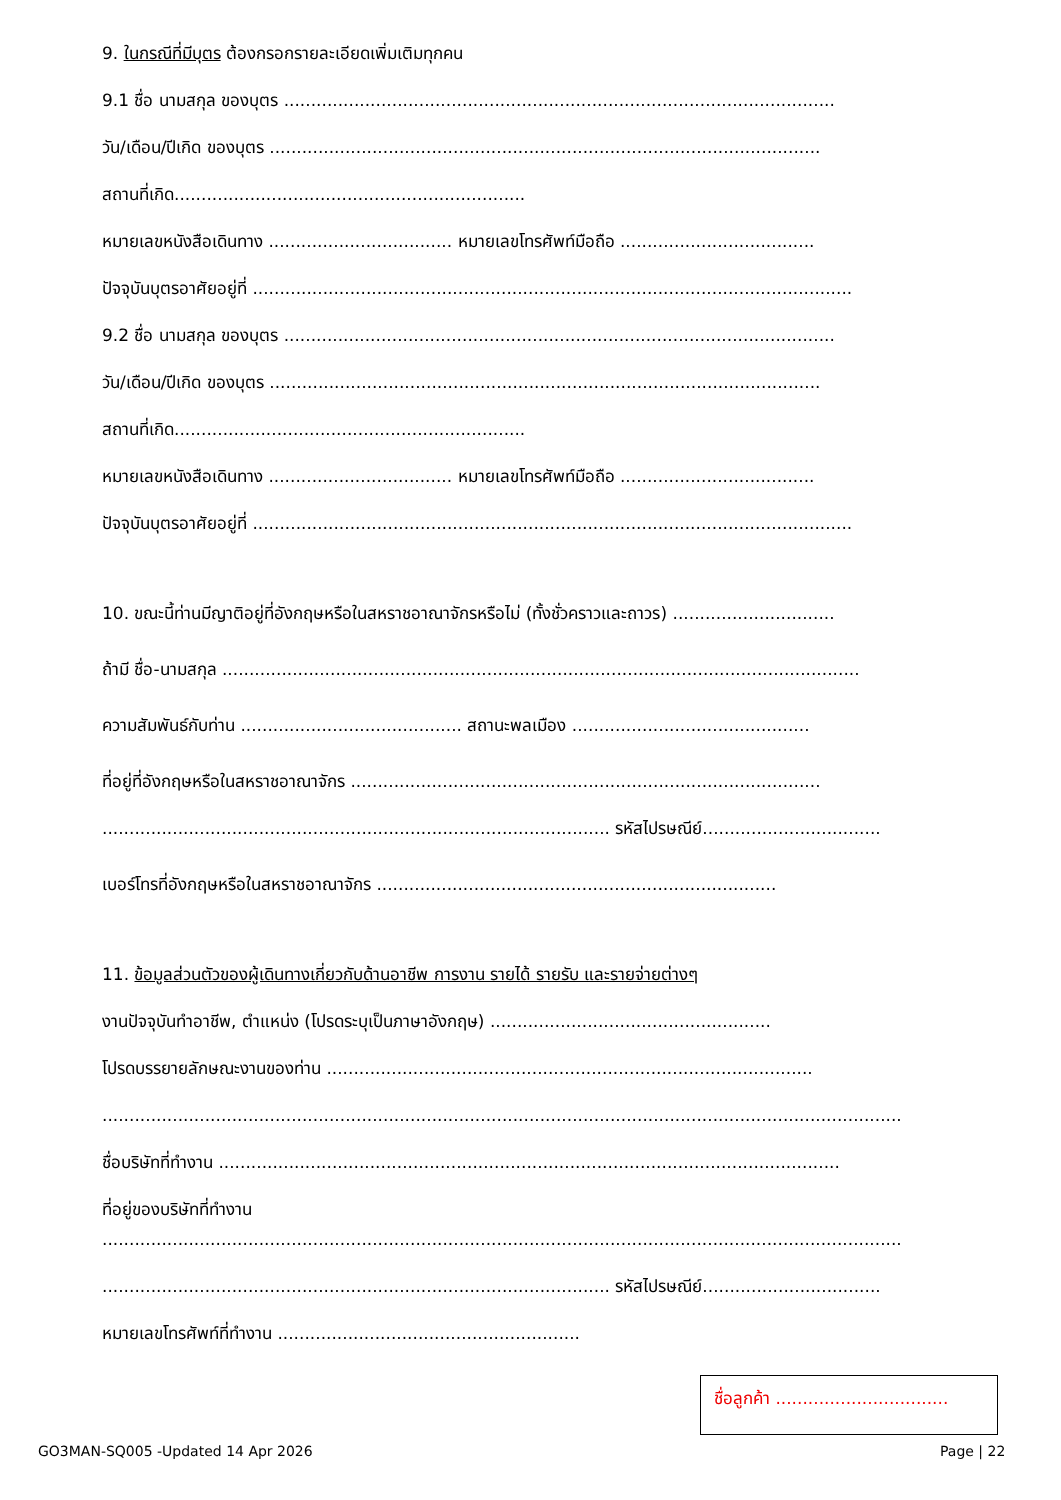9. ในกรณีที่มีบุตร ต้องกรอกรายละเอียดเพิ่มเติมทุกคน
9.1 ชื่อ นามสกุล ของบุตร ......................................................................................................
วัน/เดือน/ปีเกิด ของบุตร ......................................................................................................
สถานที่เกิด.................................................................
หมายเลขหนังสือเดินทาง .................................. หมายเลขโทรศัพท์มือถือ ....................................
ปัจจุบันบุตรอาศัยอยู่ที่ ...............................................................................................................
9.2 ชื่อ นามสกุล ของบุตร ......................................................................................................
วัน/เดือน/ปีเกิด ของบุตร ......................................................................................................
สถานที่เกิด.................................................................
หมายเลขหนังสือเดินทาง .................................. หมายเลขโทรศัพท์มือถือ ....................................
ปัจจุบันบุตรอาศัยอยู่ที่ ...............................................................................................................
10. ขณะนี้ท่านมีญาติอยู่ที่อังกฤษหรือในสหราชอาณาจักรหรือไม่ (ทั้งชั่วคราวและถาวร) ..............................
ถ้ามี ชื่อ-นามสกุล ......................................................................................................................
ความสัมพันธ์กับท่าน ......................................... สถานะพลเมือง ............................................
ที่อยู่ที่อังกฤษหรือในสหราชอาณาจักร .......................................................................................
.............................................................................................. รหัสไปรษณีย์.................................
เบอร์โทรที่อังกฤษหรือในสหราชอาณาจักร ..........................................................................
11. ข้อมูลส่วนตัวของผู้เดินทางเกี่ยวกับด้านอาชีพ การงาน รายได้ รายรับ และรายจ่ายต่างๆ
งานปัจจุบันทำอาชีพ, ตำแหน่ง (โปรดระบุเป็นภาษาอังกฤษ) ....................................................
โปรดบรรยายลักษณะงานของท่าน ..........................................................................................
....................................................................................................................................................
ชื่อบริษัทที่ทำงาน ...................................................................................................................
ที่อยู่ของบริษัทที่ทำงาน
....................................................................................................................................................
.............................................................................................. รหัสไปรษณีย์.................................
หมายเลขโทรศัพท์ที่ทำงาน ........................................................
ชื่อลูกค้า ................................
GO3MAN-SQ005 -Updated 14 Apr 2026
Page | 22